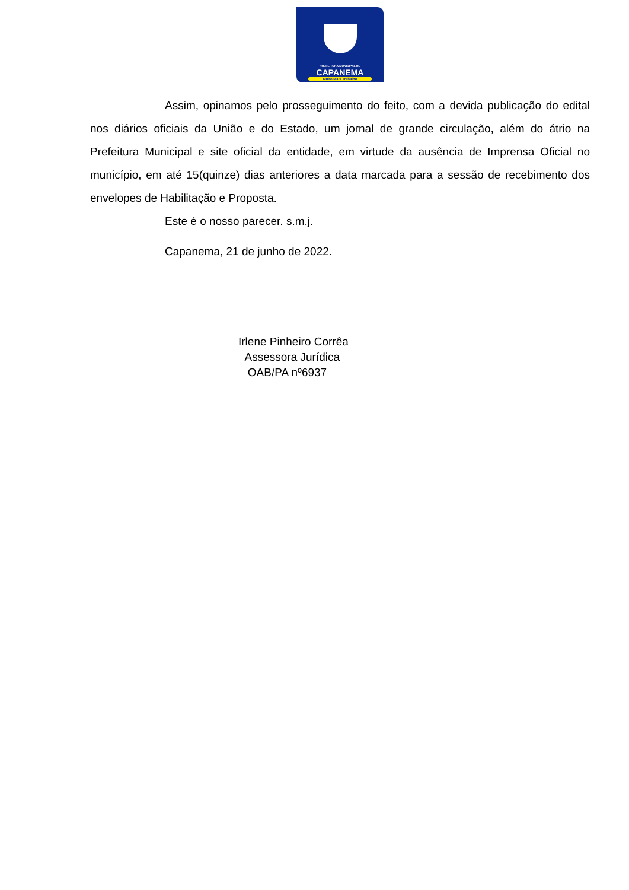PREFEITURA MUNICIPAL DE
CAPANEMA
Muito Mais Trabalho
Assim, opinamos pelo prosseguimento do feito, com a devida publicação do edital nos diários oficiais da União e do Estado, um jornal de grande circulação, além do átrio na Prefeitura Municipal e site oficial da entidade, em virtude da ausência de Imprensa Oficial no município, em até 15(quinze) dias anteriores a data marcada para a sessão de recebimento dos envelopes de Habilitação e Proposta.
Este é o nosso parecer. s.m.j.
Capanema, 21 de junho de 2022.
Irlene Pinheiro Corrêa
Assessora Jurídica
OAB/PA nº6937